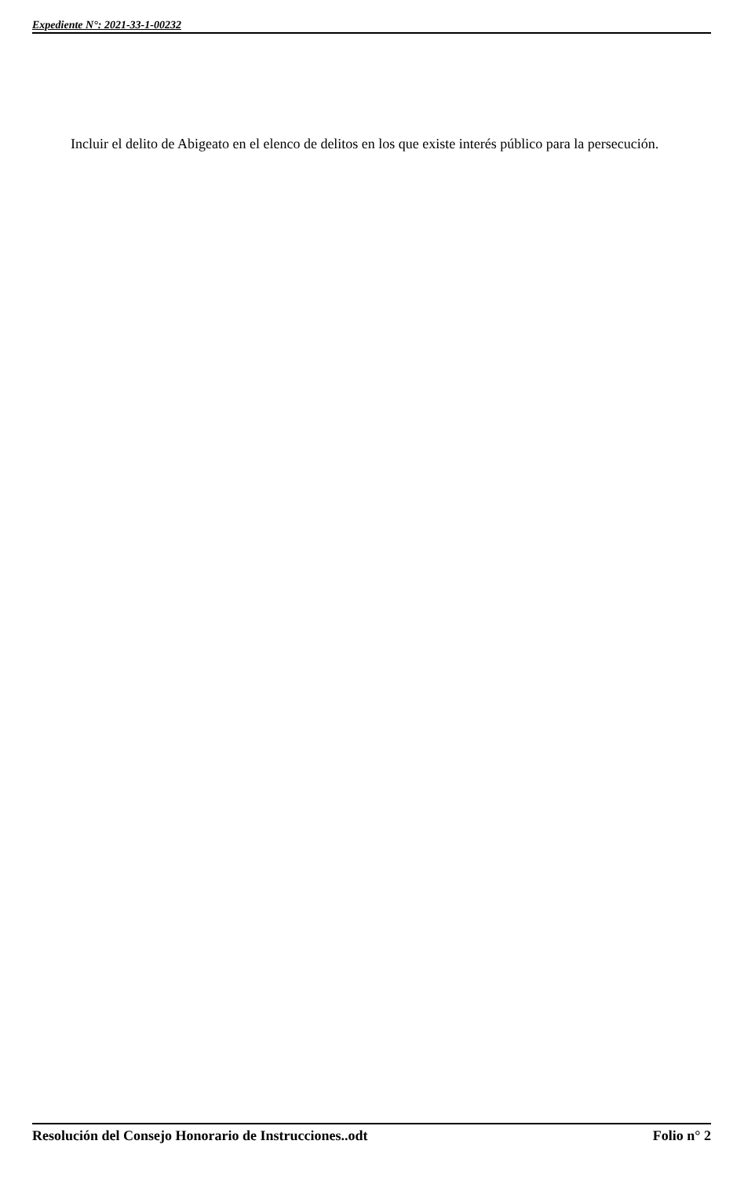Expediente N°: 2021-33-1-00232
Incluir el delito de Abigeato en el elenco de delitos en los que existe interés público para la persecución.
Resolución del Consejo Honorario de Instrucciones..odt Folio n° 2